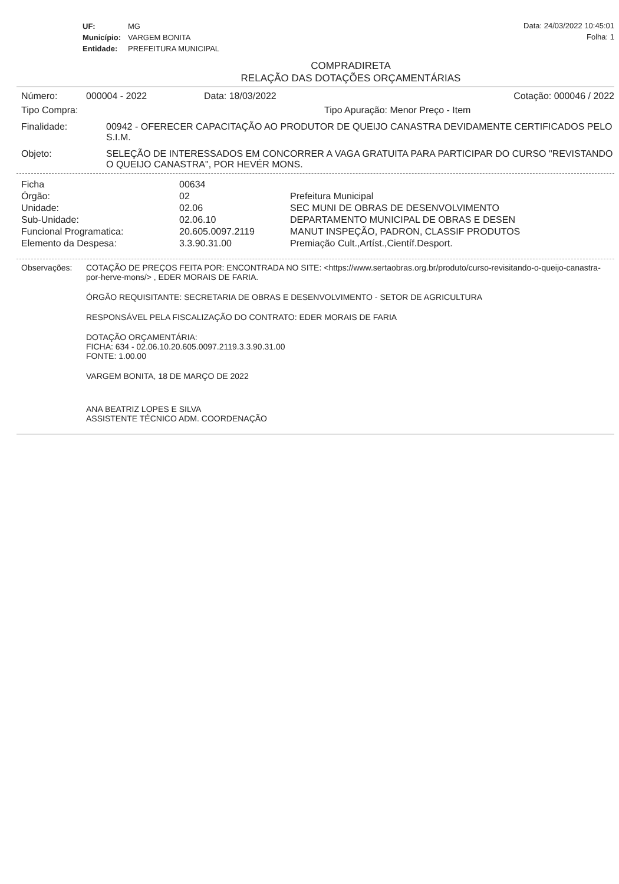| UF: | MG |
| Município: | VARGEM BONITA |
| Entidade: | PREFEITURA MUNICIPAL |
Data: 24/03/2022 10:45:01
Folha: 1
COMPRADIRETA
RELAÇÃO DAS DOTAÇÕES ORÇAMENTÁRIAS
Número: 000004 - 2022 Data: 18/03/2022 Cotação: 000046 / 2022
Tipo Compra: Tipo Apuração: Menor Preço - Item
Finalidade: 00942 - OFERECER CAPACITAÇÃO AO PRODUTOR DE QUEIJO CANASTRA DEVIDAMENTE CERTIFICADOS PELO S.I.M.
Objeto: SELEÇÃO DE INTERESSADOS EM CONCORRER A VAGA GRATUITA PARA PARTICIPAR DO CURSO "REVISTANDO O QUEIJO CANASTRA", POR HEVÉR MONS.
| Ficha | 00634 | |
| Órgão: | 02 | Prefeitura Municipal |
| Unidade: | 02.06 | SEC MUNI DE OBRAS DE DESENVOLVIMENTO |
| Sub-Unidade: | 02.06.10 | DEPARTAMENTO MUNICIPAL DE OBRAS E DESEN |
| Funcional Programatica: | 20.605.0097.2119 | MANUT INSPEÇÃO, PADRON, CLASSIF PRODUTOS |
| Elemento da Despesa: | 3.3.90.31.00 | Premiação Cult.,Artíst.,Científ.Desport. |
Observações: COTAÇÃO DE PREÇOS FEITA POR: ENCONTRADA NO SITE: <https://www.sertaobras.org.br/produto/curso-revisitando-o-queijo-canastra-por-herve-mons/> , EDER MORAIS DE FARIA.
ÓRGÃO REQUISITANTE: SECRETARIA DE OBRAS E DESENVOLVIMENTO - SETOR DE AGRICULTURA
RESPONSÁVEL PELA FISCALIZAÇÃO DO CONTRATO: EDER MORAIS DE FARIA
DOTAÇÃO ORÇAMENTÁRIA:
FICHA: 634 - 02.06.10.20.605.0097.2119.3.3.90.31.00
FONTE: 1.00.00
VARGEM BONITA, 18 DE MARÇO DE 2022
ANA BEATRIZ LOPES E SILVA
ASSISTENTE TÉCNICO ADM. COORDENAÇÃO